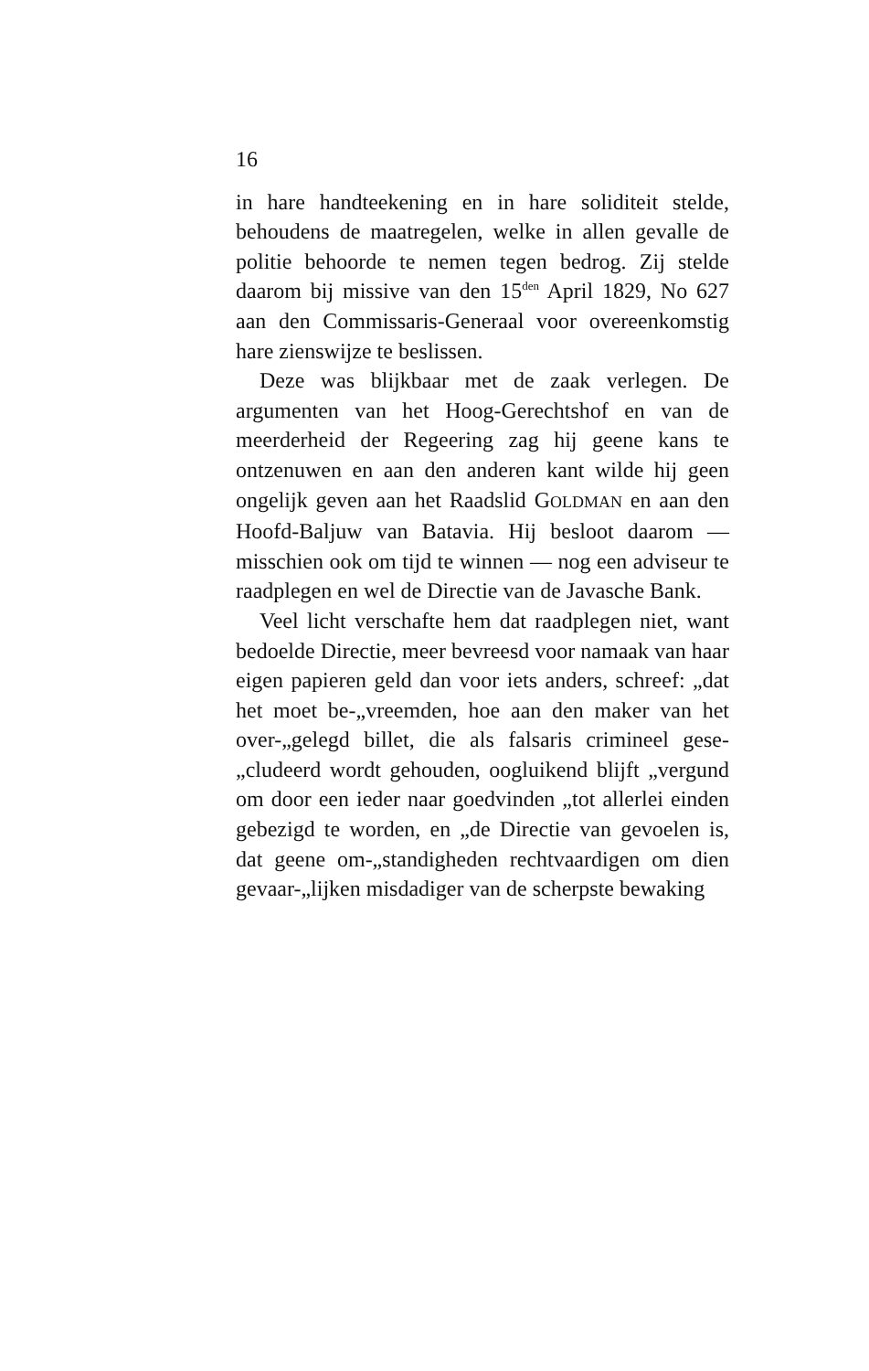16
in hare handteekening en in hare soliditeit stelde, behoudens de maatregelen, welke in allen gevalle de politie behoorde te nemen tegen bedrog. Zij stelde daarom bij missive van den 15<sup>den</sup> April 1829, No 627 aan den Commissaris-Generaal voor overeenkomstig hare zienswijze te beslissen.
Deze was blijkbaar met de zaak verlegen. De argumenten van het Hoog-Gerechtshof en van de meerderheid der Regeering zag hij geene kans te ontzenuwen en aan den anderen kant wilde hij geen ongelijk geven aan het Raadslid GOLDMAN en aan den Hoofd-Baljuw van Batavia. Hij besloot daarom — misschien ook om tijd te winnen — nog een adviseur te raadplegen en wel de Directie van de Javasche Bank.
Veel licht verschafte hem dat raadplegen niet, want bedoelde Directie, meer bevreesd voor namaak van haar eigen papieren geld dan voor iets anders, schreef: „dat het moet be-„vreemden, hoe aan den maker van het over-„gelegd billet, die als falsaris crimineel gese-„cludeerd wordt gehouden, oogluikend blijft „vergund om door een ieder naar goedvinden „tot allerlei einden gebezigd te worden, en „de Directie van gevoelen is, dat geene om-„standigheden rechtvaardigen om dien gevaar-„lijken misdadiger van de scherpste bewaking